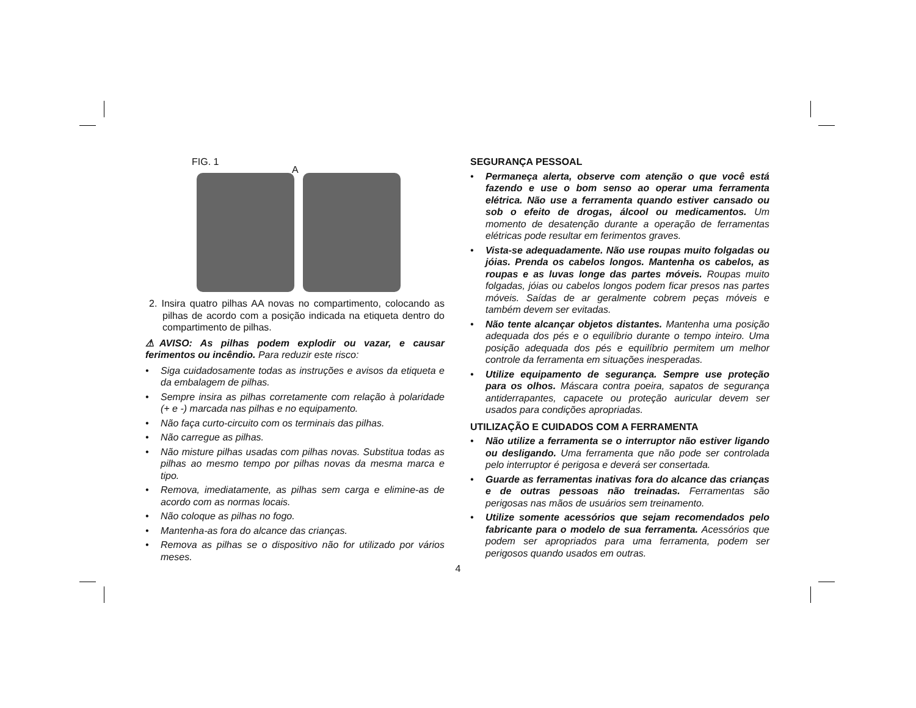FIG. 1
A
2. Insira quatro pilhas AA novas no compartimento, colocando as pilhas de acordo com a posição indicada na etiqueta dentro do compartimento de pilhas.
⚠AVISO: As pilhas podem explodir ou vazar, e causar ferimentos ou incêndio. Para reduzir este risco:
• Siga cuidadosamente todas as instruções e avisos da etiqueta e da embalagem de pilhas.
• Sempre insira as pilhas corretamente com relação à polaridade (+ e -) marcada nas pilhas e no equipamento.
• Não faça curto-circuito com os terminais das pilhas.
• Não carregue as pilhas.
• Não misture pilhas usadas com pilhas novas. Substitua todas as pilhas ao mesmo tempo por pilhas novas da mesma marca e tipo.
• Remova, imediatamente, as pilhas sem carga e elimine-as de acordo com as normas locais.
• Não coloque as pilhas no fogo.
• Mantenha-as fora do alcance das crianças.
• Remova as pilhas se o dispositivo não for utilizado por vários meses.
SEGURANÇA PESSOAL
• Permaneça alerta, observe com atenção o que você está fazendo e use o bom senso ao operar uma ferramenta elétrica. Não use a ferramenta quando estiver cansado ou sob o efeito de drogas, álcool ou medicamentos. Um momento de desatenção durante a operação de ferramentas elétricas pode resultar em ferimentos graves.
• Vista-se adequadamente. Não use roupas muito folgadas ou jóias. Prenda os cabelos longos. Mantenha os cabelos, as roupas e as luvas longe das partes móveis. Roupas muito folgadas, jóias ou cabelos longos podem ficar presos nas partes móveis. Saídas de ar geralmente cobrem peças móveis e também devem ser evitadas.
• Não tente alcançar objetos distantes. Mantenha uma posição adequada dos pés e o equilíbrio durante o tempo inteiro. Uma posição adequada dos pés e equilíbrio permitem um melhor controle da ferramenta em situações inesperadas.
• Utilize equipamento de segurança. Sempre use proteção para os olhos. Máscara contra poeira, sapatos de segurança antiderrapantes, capacete ou proteção auricular devem ser usados para condições apropriadas.
UTILIZAÇÃO E CUIDADOS COM A FERRAMENTA
• Não utilize a ferramenta se o interruptor não estiver ligando ou desligando. Uma ferramenta que não pode ser controlada pelo interruptor é perigosa e deverá ser consertada.
• Guarde as ferramentas inativas fora do alcance das crianças e de outras pessoas não treinadas. Ferramentas são perigosas nas mãos de usuários sem treinamento.
• Utilize somente acessórios que sejam recomendados pelo fabricante para o modelo de sua ferramenta. Acessórios que podem ser apropriados para uma ferramenta, podem ser perigosos quando usados em outras.
4